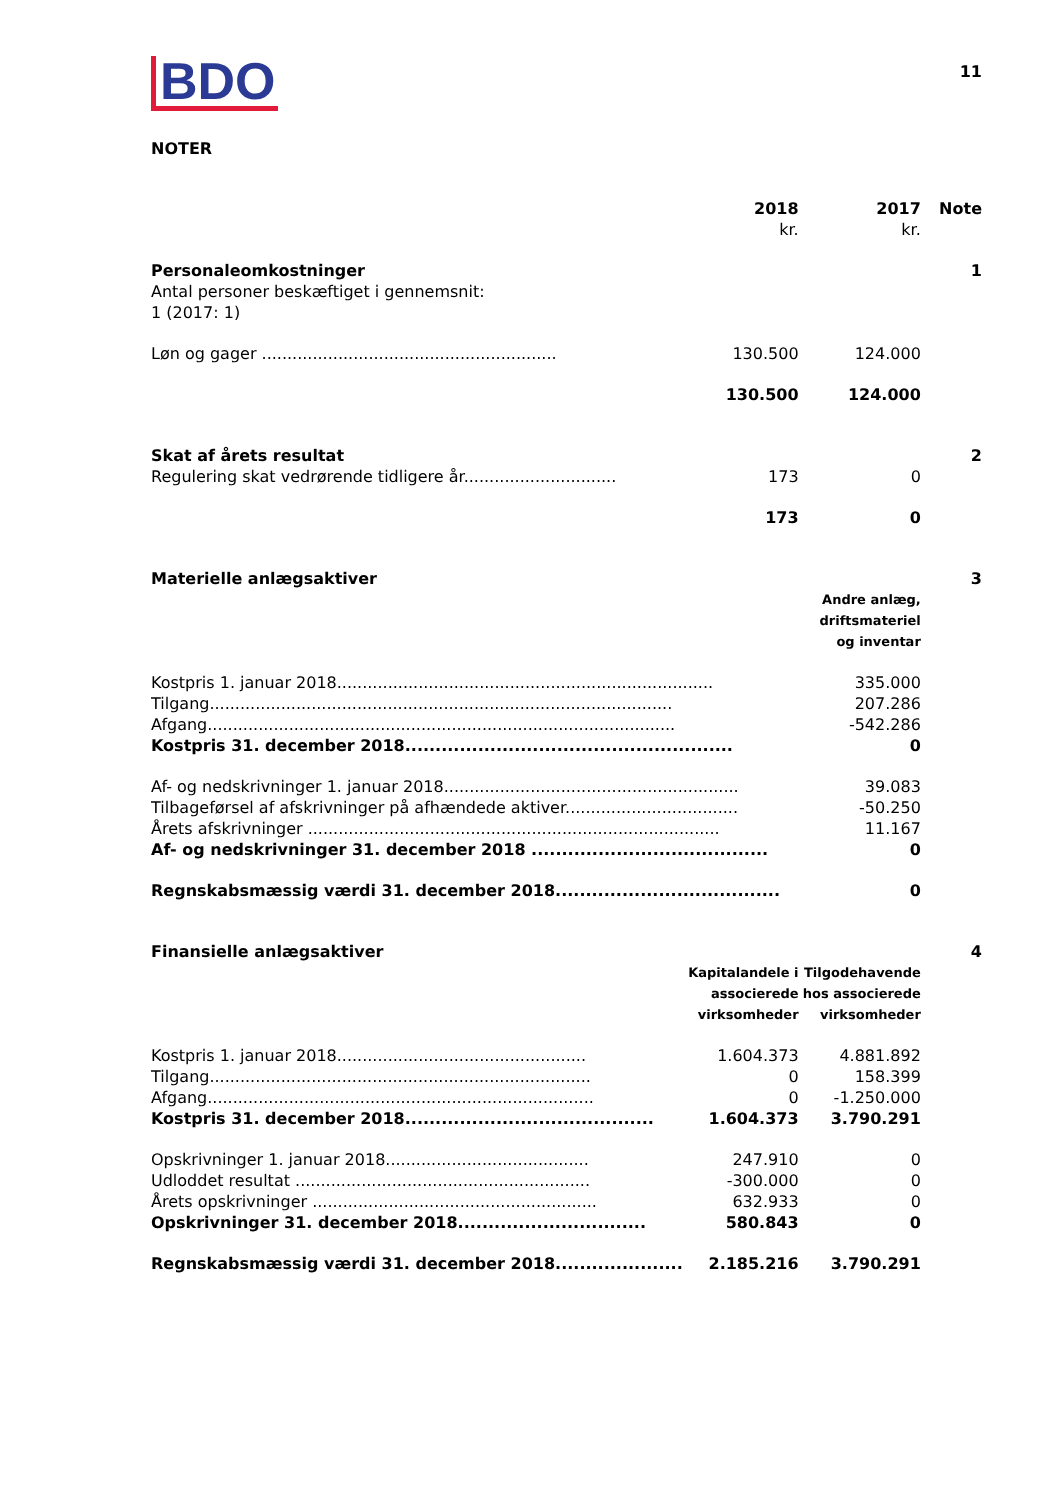BDO
11
NOTER
| | 2018 kr. | 2017 kr. | Note |
| --- | --- | --- | --- |
| Personaleomkostninger | | | 1 |
| Antal personer beskæftiget i gennemsnit: 1 (2017: 1) | | | |
| Løn og gager .......................................................... | 130.500 | 124.000 | |
| | 130.500 | 124.000 | |
| Skat af årets resultat | | | 2 |
| Regulering skat vedrørende tidligere år.............................. | 173 | 0 | |
| | 173 | 0 | |
| Materielle anlægsaktiver | | | 3 |
| | | Andre anlæg, driftsmateriel og inventar | |
| Kostpris 1. januar 2018.......................................................................... | | 335.000 | |
| Tilgang........................................................................................... | | 207.286 | |
| Afgang............................................................................................ | | -542.286 | |
| Kostpris 31. december 2018...................................................... | | 0 | |
| Af- og nedskrivninger 1. januar 2018.......................................................... | | 39.083 | |
| Tilbageførsel af afskrivninger på afhændede aktiver.................................. | | -50.250 | |
| Årets afskrivninger ................................................................................. | | 11.167 | |
| Af- og nedskrivninger 31. december 2018 ....................................... | | 0 | |
| Regnskabsmæssig værdi 31. december 2018..................................... | | 0 | |
| Finansielle anlægsaktiver | | | 4 |
| | Kapitalandele i associerede virksomheder | Tilgodehavende hos associerede virksomheder | |
| Kostpris 1. januar 2018................................................. | 1.604.373 | 4.881.892 | |
| Tilgang........................................................................... | 0 | 158.399 | |
| Afgang............................................................................ | 0 | -1.250.000 | |
| Kostpris 31. december 2018......................................... | 1.604.373 | 3.790.291 | |
| Opskrivninger 1. januar 2018........................................ | 247.910 | 0 | |
| Udloddet resultat .......................................................... | -300.000 | 0 | |
| Årets opskrivninger ........................................................ | 632.933 | 0 | |
| Opskrivninger 31. december 2018............................... | 580.843 | 0 | |
| Regnskabsmæssig værdi 31. december 2018..................... | 2.185.216 | 3.790.291 | |